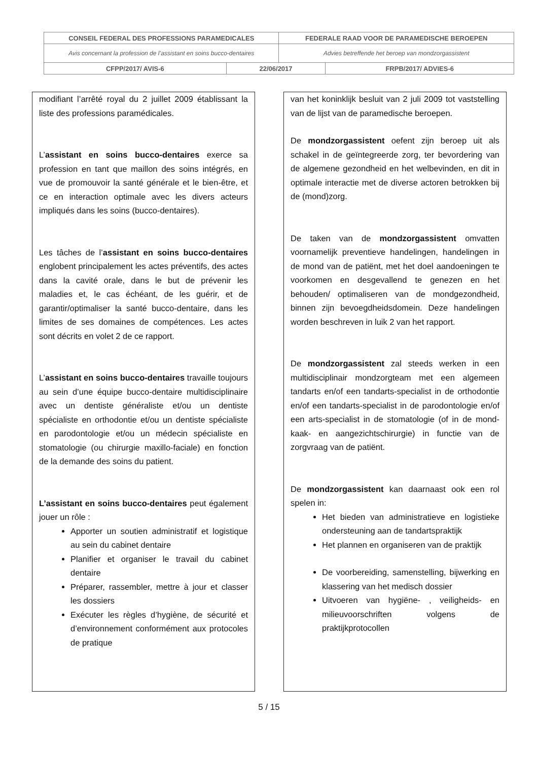| CONSEIL FEDERAL DES PROFESSIONS PARAMEDICALES | | FEDERALE RAAD VOOR DE PARAMEDISCHE BEROEPEN | |
| Avis concernant la profession de l’assistant en soins bucco-dentaires | | Advies betreffende het beroep van mondzorgassistent | |
| CFPP/2017/ AVIS-6 | 22/06/2017 | | FRPB/2017/ ADVIES-6 |
modifiant l’arrêté royal du 2 juillet 2009 établissant la liste des professions paramédicales.
L’assistant en soins bucco-dentaires exerce sa profession en tant que maillon des soins intégrés, en vue de promouvoir la santé générale et le bien-être, et ce en interaction optimale avec les divers acteurs impliqués dans les soins (bucco-dentaires).
Les tâches de l’assistant en soins bucco-dentaires englobent principalement les actes préventifs, des actes dans la cavité orale, dans le but de prévenir les maladies et, le cas échéant, de les guérir, et de garantir/optimaliser la santé bucco-dentaire, dans les limites de ses domaines de compétences. Les actes sont décrits en volet 2 de ce rapport.
L’assistant en soins bucco-dentaires travaille toujours au sein d’une équipe bucco-dentaire multidisciplinaire avec un dentiste généraliste et/ou un dentiste spécialiste en orthodontie et/ou un dentiste spécialiste en parodontologie et/ou un médecin spécialiste en stomatologie (ou chirurgie maxillo-faciale) en fonction de la demande des soins du patient.
L’assistant en soins bucco-dentaires peut également jouer un rôle :
Apporter un soutien administratif et logistique au sein du cabinet dentaire
Planifier et organiser le travail du cabinet dentaire
Préparer, rassembler, mettre à jour et classer les dossiers
Exécuter les règles d’hygiène, de sécurité et d’environnement conformément aux protocoles de pratique
van het koninklijk besluit van 2 juli 2009 tot vaststelling van de lijst van de paramedische beroepen.
De mondzorgassistent oefent zijn beroep uit als schakel in de geïntegreerde zorg, ter bevordering van de algemene gezondheid en het welbevinden, en dit in optimale interactie met de diverse actoren betrokken bij de (mond)zorg.
De taken van de mondzorgassistent omvatten voornamelijk preventieve handelingen, handelingen in de mond van de patiënt, met het doel aandoeningen te voorkomen en desgevallend te genezen en het behouden/ optimaliseren van de mondgezondheid, binnen zijn bevoegdheidsdomein. Deze handelingen worden beschreven in luik 2 van het rapport.
De mondzorgassistent zal steeds werken in een multidisciplinair mondzorgteam met een algemeen tandarts en/of een tandarts-specialist in de orthodontie en/of een tandarts-specialist in de parodontologie en/of een arts-specialist in de stomatologie (of in de mond- kaak- en aangezichtschirurgie) in functie van de zorgvraag van de patiënt.
De mondzorgassistent kan daarnaast ook een rol spelen in:
Het bieden van administratieve en logistieke ondersteuning aan de tandartspraktijk
Het plannen en organiseren van de praktijk
De voorbereiding, samenstelling, bijwerking en klassering van het medisch dossier
Uitvoeren van hygiëne- , veiligheids- en milieuvoorschriften volgens de praktijkprotocollen
5 / 15